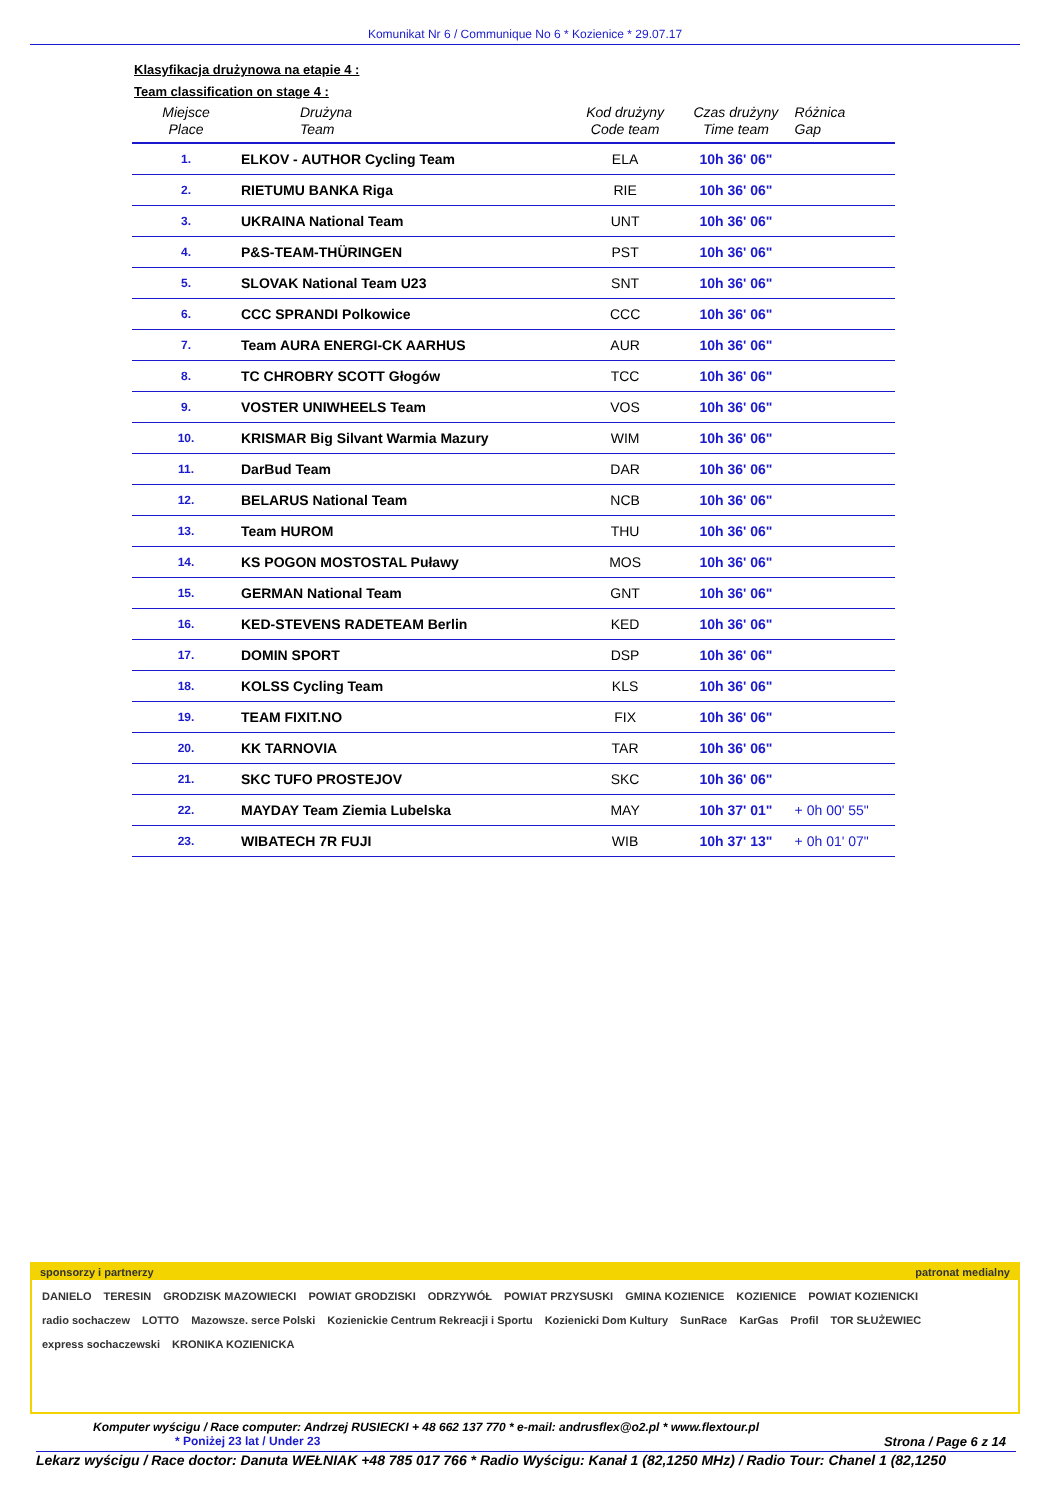Komunikat Nr 6 / Communique No 6 * Kozienice * 29.07.17
Klasyfikacja drużynowa na etapie 4 :
Team classification on stage 4 :
| Miejsce Place | Drużyna Team | Kod drużyny Code team | Czas drużyny Time team | Różnica Gap |
| --- | --- | --- | --- | --- |
| 1. | ELKOV - AUTHOR Cycling Team | ELA | 10h 36' 06" | |
| 2. | RIETUMU BANKA Riga | RIE | 10h 36' 06" | |
| 3. | UKRAINA National Team | UNT | 10h 36' 06" | |
| 4. | P&S-TEAM-THÜRINGEN | PST | 10h 36' 06" | |
| 5. | SLOVAK National Team U23 | SNT | 10h 36' 06" | |
| 6. | CCC SPRANDI Polkowice | CCC | 10h 36' 06" | |
| 7. | Team AURA ENERGI-CK AARHUS | AUR | 10h 36' 06" | |
| 8. | TC CHROBRY SCOTT Głogów | TCC | 10h 36' 06" | |
| 9. | VOSTER UNIWHEELS Team | VOS | 10h 36' 06" | |
| 10. | KRISMAR Big Silvant Warmia Mazury | WIM | 10h 36' 06" | |
| 11. | DarBud Team | DAR | 10h 36' 06" | |
| 12. | BELARUS National Team | NCB | 10h 36' 06" | |
| 13. | Team HUROM | THU | 10h 36' 06" | |
| 14. | KS POGON MOSTOSTAL Puławy | MOS | 10h 36' 06" | |
| 15. | GERMAN National Team | GNT | 10h 36' 06" | |
| 16. | KED-STEVENS RADETEAM Berlin | KED | 10h 36' 06" | |
| 17. | DOMIN SPORT | DSP | 10h 36' 06" | |
| 18. | KOLSS Cycling Team | KLS | 10h 36' 06" | |
| 19. | TEAM FIXIT.NO | FIX | 10h 36' 06" | |
| 20. | KK TARNOVIA | TAR | 10h 36' 06" | |
| 21. | SKC TUFO PROSTEJOV | SKC | 10h 36' 06" | |
| 22. | MAYDAY Team Ziemia Lubelska | MAY | 10h 37' 01" | + 0h 00' 55" |
| 23. | WIBATECH 7R FUJI | WIB | 10h 37' 13" | + 0h 01' 07" |
sponsorzy i partnerzy patronat medialny
DANIELO TERESIN GRODZISK MAZOWIECKI POWIAT GRODZISKI ODRZYWÓŁ POWIAT PRZYSUSKI GMINA KOZIENICE KOZIENICE POWIAT KOZIENICKI radio sochaczew LOTTO Mazowsze. serce Polski Kozienickie Centrum Rekreacji i Sportu Kozienicki Dom Kultury SunRace KarGas Profil TOR SŁUŻEWIEC express sochaczewski KRONIKA KOZIENICKA
Komputer wyścigu / Race computer: Andrzej RUSIECKI + 48 662 137 770 * e-mail: andrusflex@o2.pl * www.flextour.pl
* Poniżej 23 lat / Under 23 Strona / Page 6 z 14
Lekarz wyścigu / Race doctor: Danuta WEŁNIAK +48 785 017 766 * Radio Wyścigu: Kanał 1 (82,1250 MHz) / Radio Tour: Chanel 1 (82,1250